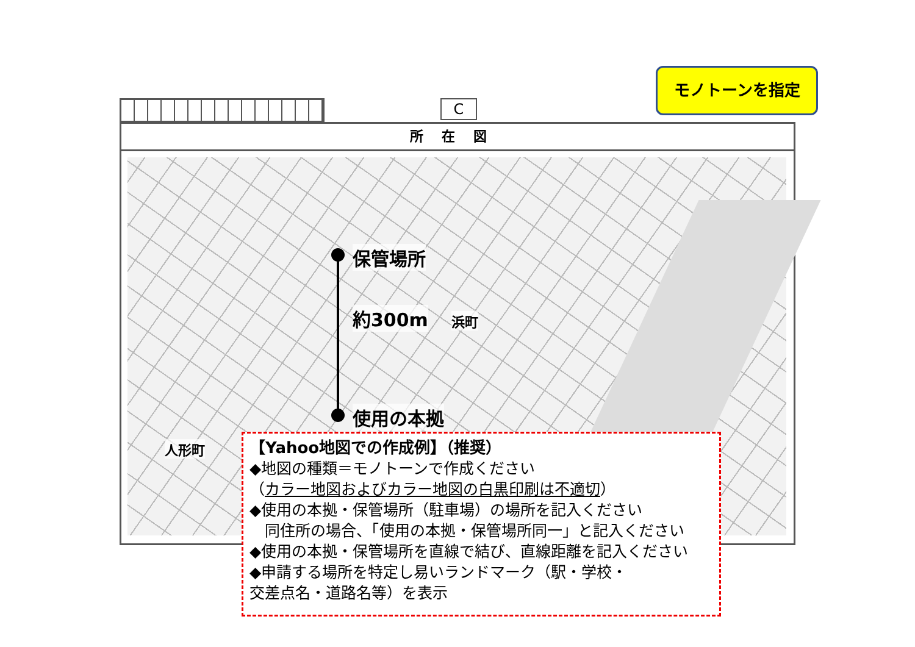C
モノトーンを指定
所在図
保管場所
約300m
使用の本拠
浜町
人形町
【Yahoo地図での作成例】（推奨）
◆地図の種類＝モノトーンで作成ください
（カラー地図およびカラー地図の白黒印刷は不適切）
◆使用の本拠・保管場所（駐車場）の場所を記入ください
　同住所の場合、「使用の本拠・保管場所同一」と記入ください
◆使用の本拠・保管場所を直線で結び、直線距離を記入ください
◆申請する場所を特定し易いランドマーク（駅・学校・
交差点名・道路名等）を表示